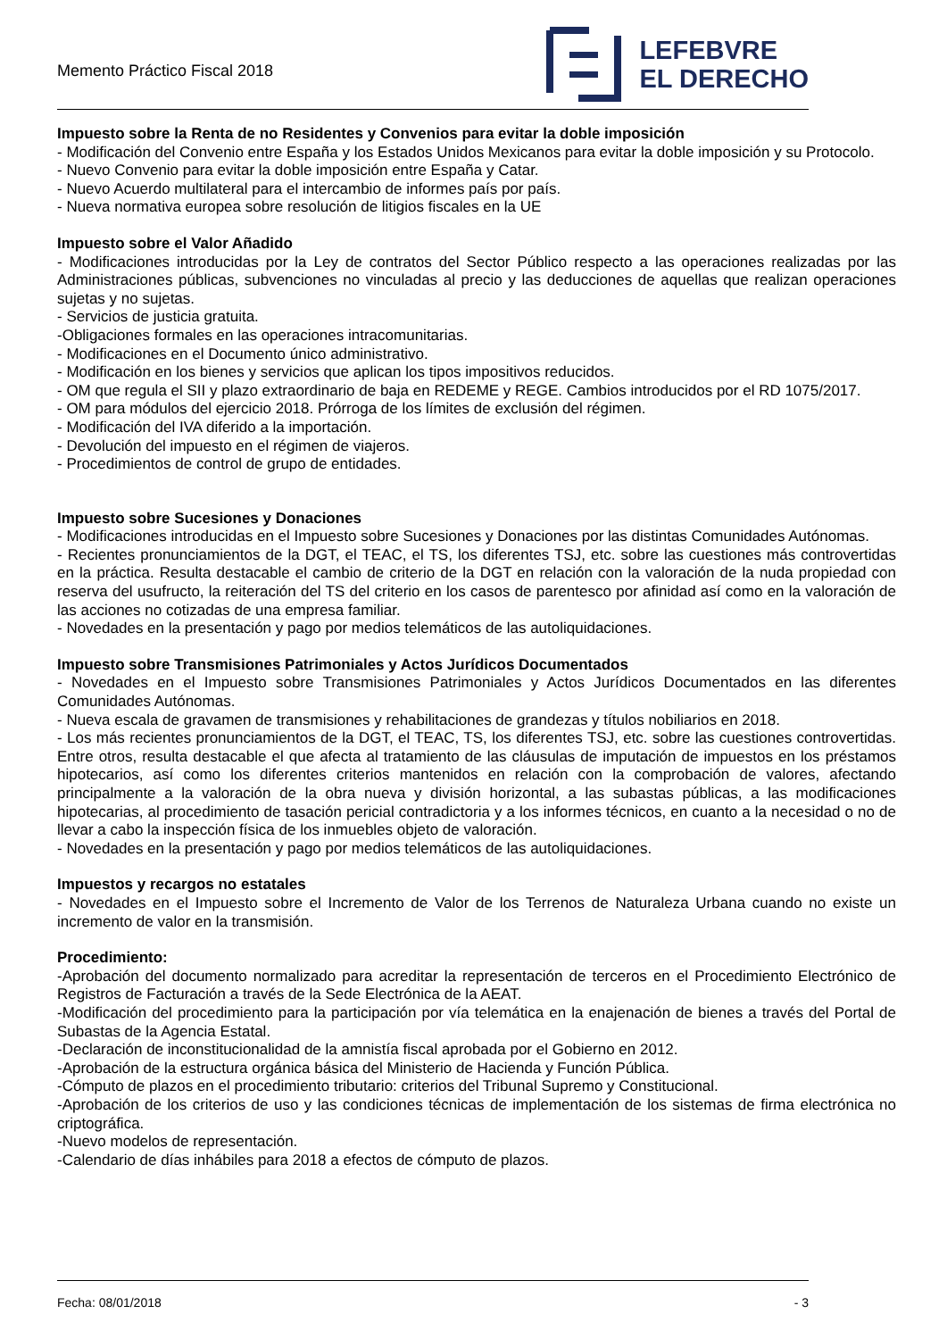Memento Práctico Fiscal 2018
LEFEBVRE
EL DERECHO
Impuesto sobre la Renta de no Residentes y Convenios para evitar la doble imposición
- Modificación del Convenio entre España y los Estados Unidos Mexicanos para evitar la doble imposición y su Protocolo.
- Nuevo Convenio para evitar la doble imposición entre España y Catar.
- Nuevo Acuerdo multilateral para el intercambio de informes país por país.
- Nueva normativa europea sobre resolución de litigios fiscales en la UE
Impuesto sobre el Valor Añadido
- Modificaciones introducidas por la Ley de contratos del Sector Público respecto a las operaciones realizadas por las Administraciones públicas, subvenciones no vinculadas al precio y las deducciones de aquellas que realizan operaciones sujetas y no sujetas.
- Servicios de justicia gratuita.
-Obligaciones formales en las operaciones intracomunitarias.
- Modificaciones en el Documento único administrativo.
- Modificación en los bienes y servicios que aplican los tipos impositivos reducidos.
- OM que regula el SII y plazo extraordinario de baja en REDEME y REGE. Cambios introducidos por el RD 1075/2017.
- OM para módulos del ejercicio 2018. Prórroga de los límites de exclusión del régimen.
- Modificación del IVA diferido a la importación.
- Devolución del impuesto en el régimen de viajeros.
- Procedimientos de control de grupo de entidades.
Impuesto sobre Sucesiones y Donaciones
- Modificaciones introducidas en el Impuesto sobre Sucesiones y Donaciones por las distintas Comunidades Autónomas.
- Recientes pronunciamientos de la DGT, el TEAC, el TS, los diferentes TSJ, etc. sobre las cuestiones más controvertidas en la práctica. Resulta destacable el cambio de criterio de la DGT en relación con la valoración de la nuda propiedad con reserva del usufructo, la reiteración del TS del criterio en los casos de parentesco por afinidad así como en la valoración de las acciones no cotizadas de una empresa familiar.
- Novedades en la presentación y pago por medios telemáticos de las autoliquidaciones.
Impuesto sobre Transmisiones Patrimoniales y Actos Jurídicos Documentados
- Novedades en el Impuesto sobre Transmisiones Patrimoniales y Actos Jurídicos Documentados en las diferentes Comunidades Autónomas.
- Nueva escala de gravamen de transmisiones y rehabilitaciones de grandezas y títulos nobiliarios en 2018.
- Los más recientes pronunciamientos de la DGT, el TEAC, TS, los diferentes TSJ, etc. sobre las cuestiones controvertidas. Entre otros, resulta destacable el que afecta al tratamiento de las cláusulas de imputación de impuestos en los préstamos hipotecarios, así como los diferentes criterios mantenidos en relación con la comprobación de valores, afectando principalmente a la valoración de la obra nueva y división horizontal, a las subastas públicas, a las modificaciones hipotecarias, al procedimiento de tasación pericial contradictoria y a los informes técnicos, en cuanto a la necesidad o no de llevar a cabo la inspección física de los inmuebles objeto de valoración.
- Novedades en la presentación y pago por medios telemáticos de las autoliquidaciones.
Impuestos y recargos no estatales
- Novedades en el Impuesto sobre el Incremento de Valor de los Terrenos de Naturaleza Urbana cuando no existe un incremento de valor en la transmisión.
Procedimiento:
-Aprobación del documento normalizado para acreditar la representación de terceros en el Procedimiento Electrónico de Registros de Facturación a través de la Sede Electrónica de la AEAT.
-Modificación del procedimiento para la participación por vía telemática en la enajenación de bienes a través del Portal de Subastas de la Agencia Estatal.
-Declaración de inconstitucionalidad de la amnistía fiscal aprobada por el Gobierno en 2012.
-Aprobación de la estructura orgánica básica del Ministerio de Hacienda y Función Pública.
-Cómputo de plazos en el procedimiento tributario: criterios del Tribunal Supremo y Constitucional.
-Aprobación de los criterios de uso y las condiciones técnicas de implementación de los sistemas de firma electrónica no criptográfica.
-Nuevo modelos de representación.
-Calendario de días inhábiles para 2018 a efectos de cómputo de plazos.
Fecha: 08/01/2018 - 3